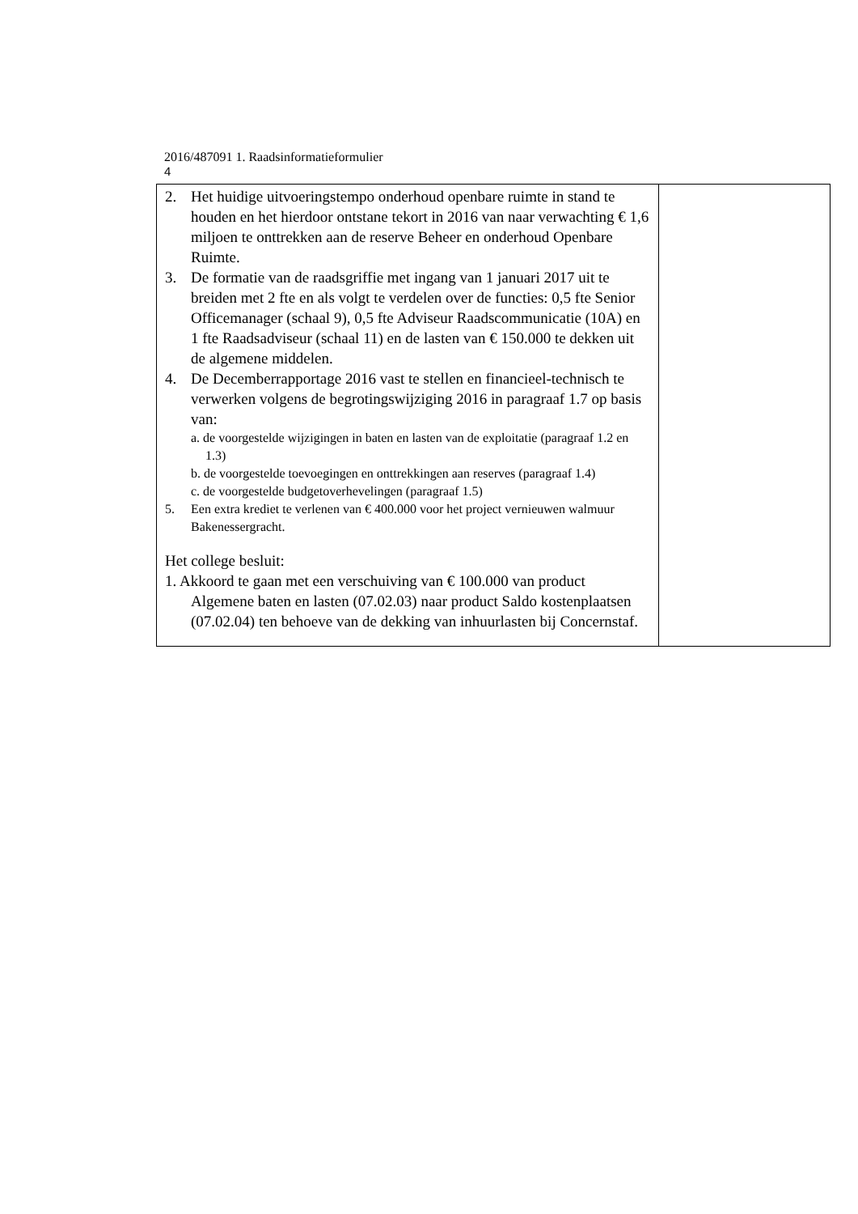2016/487091 1. Raadsinformatieformulier
4
| 2. Het huidige uitvoeringstempo onderhoud openbare ruimte in stand te houden en het hierdoor ontstane tekort in 2016 van naar verwachting € 1,6 miljoen te onttrekken aan de reserve Beheer en onderhoud Openbare Ruimte. 3. De formatie van de raadsgriffie met ingang van 1 januari 2017 uit te breiden met 2 fte en als volgt te verdelen over de functies: 0,5 fte Senior Officemanager (schaal 9), 0,5 fte Adviseur Raadscommunicatie (10A) en 1 fte Raadsadviseur (schaal 11) en de lasten van € 150.000 te dekken uit de algemene middelen. 4. De Decemberrapportage 2016 vast te stellen en financieel-technisch te verwerken volgens de begrotingswijziging 2016 in paragraaf 1.7 op basis van: a. de voorgestelde wijzigingen in baten en lasten van de exploitatie (paragraaf 1.2 en 1.3) b. de voorgestelde toevoegingen en onttrekkingen aan reserves (paragraaf 1.4) c. de voorgestelde budgetoverhevelingen (paragraaf 1.5) 5. Een extra krediet te verlenen van € 400.000 voor het project vernieuwen walmuur Bakenessergracht. Het college besluit: 1. Akkoord te gaan met een verschuiving van € 100.000 van product Algemene baten en lasten (07.02.03) naar product Saldo kostenplaatsen (07.02.04) ten behoeve van de dekking van inhuurlasten bij Concernstaf. | |